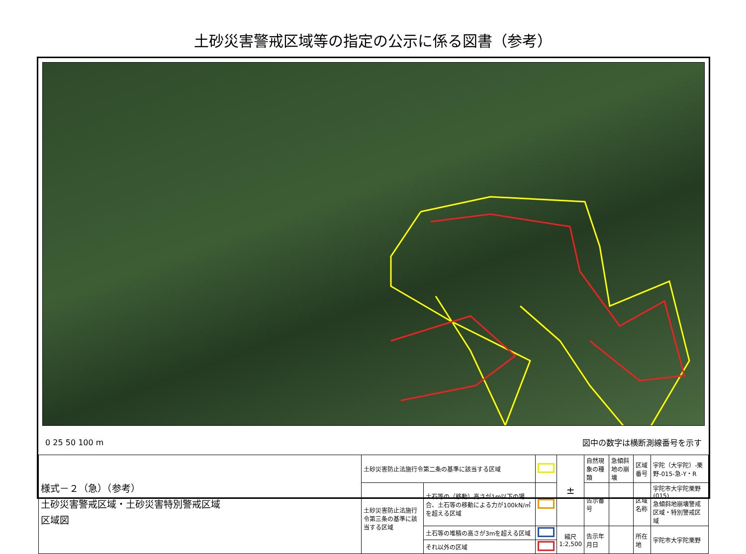土砂災害警戒区域等の指定の公示に係る図書（参考）
0 25 50 100 m 図中の数字は横断測線番号を示す
| 様式－２（急）（参考） 土砂災害警戒区域・土砂災害特別警戒区域 区域図 | 土砂災害防止法施行令第二条の基準に該当する区域 | | | ± | 自然現象の種類 | 急傾斜地の崩壊 | 区域番号 | 宇陀（大宇陀）-栗野-015-急-Y・R |
| | 土砂災害防止法施行令第三条の基準に該当する区域 | 土石等の（移動）高さが1m以下の場合、土石等の移動による力が100kN/㎡を超える区域 | | | 告示番号 | | 区域名称 | 宇陀市大宇陀栗野(015) 急傾斜地崩壊警戒区域・特別警戒区域 |
| | | 土石等の堆積の高さが3mを超える区域 | | 縮尺 1:2,500 | 告示年月日 | | 所在地 | 宇陀市大宇陀栗野 |
| | | それ以外の区域 | | | | | | |